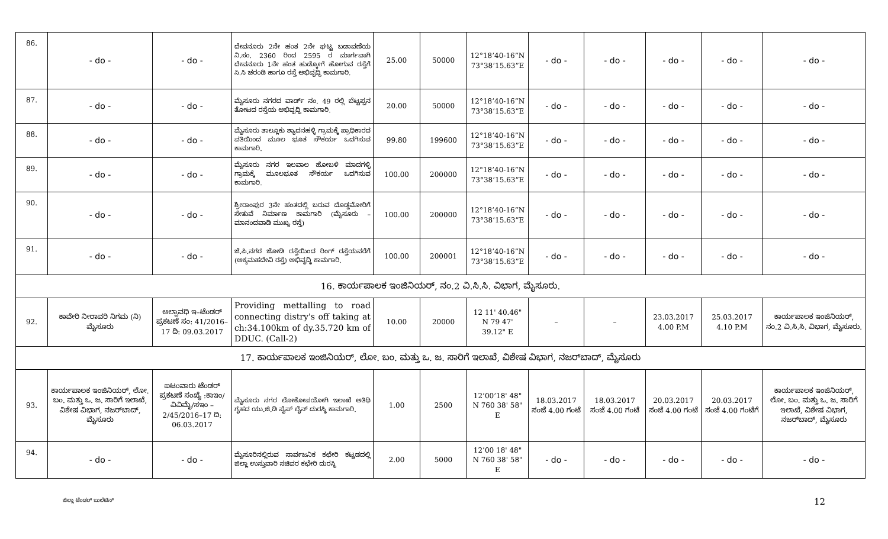| 86. | - do - | - do - | ದೇವನೂರು 2ನೇ ಹಂತ 2ನೇ ಘಟ್ಟ ಬಡಾವಣೆಯ ನಿ.ಸಂ. 2360 ರಿಂದ 2595 ರ ಮಾರ್ಗವಾಗಿ ದೇವನೂರು 1ನೇ ಹಂತ ಹುಡ್ಕೋಗೆ ಹೋಗುವ ರಸ್ತೆಗೆ ಸಿ.ಸಿ ಚರಂಡಿ ಹಾಗೂ ರಸ್ತೆ ಅಭಿವೃದ್ಧಿ ಕಾಮಗಾರಿ. | 25.00 | 50000 | 12°18’40-16”N 73°38’15.63”E | - do - | - do - | - do - | - do - | - do - |
| 87. | - do - | - do - | ಮೈಸೂರು ನಗರದ ವಾರ್ಡ್ ನಂ. 49 ರಲ್ಲಿ ಬೆಟ್ಟಪ್ಪನ ತೋಟದ ರಸ್ತೆಯ ಅಭಿವೃದ್ಧಿ ಕಾಮಗಾರಿ. | 20.00 | 50000 | 12°18’40-16”N 73°38’15.63”E | - do - | - do - | - do - | - do - | - do - |
| 88. | - do - | - do - | ಮೈಸೂರು ತಾಲ್ಲೂಕು ಶ್ಯಾದನಹಳ್ಳಿ ಗ್ರಾಮಕ್ಕೆ ಪ್ರಾಧಿಕಾರದ ವತಿಯಿಂದ ಮೂಲ ಭೂತ ಸೌಕರ್ಯ ಒದಗಿಸುವ ಕಾಮಗಾರಿ. | 99.80 | 199600 | 12°18’40-16”N 73°38’15.63”E | - do - | - do - | - do - | - do - | - do - |
| 89. | - do - | - do - | ಮೈಸೂರು ನಗರ ಇಲವಾಲ ಹೋಬಳಿ ಮಾದಗಳ್ಳಿ ಗ್ರಾಮಕ್ಕೆ ಮೂಲಭೂತ ಸೌಕರ್ಯ ಒದಗಿಸುವ ಕಾಮಗಾರಿ. | 100.00 | 200000 | 12°18’40-16”N 73°38’15.63”E | - do - | - do - | - do - | - do - | - do - |
| 90. | - do - | - do - | ಶ್ರೀರಾಂಪುರ 3ನೇ ಹಂತದಲ್ಲಿ ಬರುವ ದೊಡ್ಡಮೋರಿಗೆ ಸೇತುವೆ ನಿರ್ಮಾಣ ಕಾಮಗಾರಿ (ಮೈಸೂರು – ಮಾನಂದವಾಡಿ ಮುಖ್ಯ ರಸ್ತೆ) | 100.00 | 200000 | 12°18’40-16”N 73°38’15.63”E | - do - | - do - | - do - | - do - | - do - |
| 91. | - do - | - do - | ಜೆ.ಪಿ.ನಗರ ಜೋಡಿ ರಸ್ತೆಯಿಂದ ರಿಂಗ್ ರಸ್ತೆಯವರೆಗೆ (ಅಕ್ಕಮಹದೇವಿ ರಸ್ತೆ) ಅಭಿವೃದ್ಧಿ ಕಾಮಗಾರಿ. | 100.00 | 200001 | 12°18’40-16”N 73°38’15.63”E | - do - | - do - | - do - | - do - | - do - |
| 16. ಕಾರ್ಯಪಾಲಕ ಇಂಜಿನಿಯರ್, ನಂ.2 ವಿ.ಸಿ.ಸಿ. ವಿಭಾಗ, ಮೈಸೂರು. | | | | | | | | | | | |
| 92. | ಕಾವೇರಿ ನೀರಾವರಿ ನಿಗಮ (ನಿ) ಮೈಸೂರು | ಅಲ್ಪಾವಧಿ ಇ–ಟೆಂಡರ್ ಪ್ರಕಟಣೆ ಸಂ: 41/2016–17 ದಿ: 09.03.2017 | Providing mettalling to road connecting distry's off taking at ch:34.100km of dy.35.720 km of DDUC. (Call-2) | 10.00 | 20000 | 12 11' 40.46" N 79 47' 39.12" E | – | – | 23.03.2017 4.00 P.M | 25.03.2017 4.10 P.M | ಕಾರ್ಯಪಾಲಕ ಇಂಜಿನಿಯರ್, ನಂ.2 ವಿ.ಸಿ.ಸಿ. ವಿಭಾಗ, ಮೈಸೂರು. |
| 17. ಕಾರ್ಯಪಾಲಕ ಇಂಜಿನಿಯರ್, ಲೋ. ಬಂ. ಮತ್ತು ಒ. ಜ. ಸಾರಿಗೆ ಇಲಾಖೆ, ವಿಶೇಷ ವಿಭಾಗ, ನಜರ್‌ಬಾದ್, ಮೈಸೂರು | | | | | | | | | | | |
| 93. | ಕಾರ್ಯಪಾಲಕ ಇಂಜಿನಿಯರ್, ಲೋ. ಬಂ. ಮತ್ತು ಒ. ಜ. ಸಾರಿಗೆ ಇಲಾಖೆ, ವಿಶೇಷ ವಿಭಾಗ, ನಜರ್‌ಬಾದ್, ಮೈಸೂರು | ಐಟಂವಾರು ಟೆಂಡರ್ ಪ್ರಕಟಣೆ ಸಂಖ್ಯೆ :ಕಾಇಂ/ವಿವಿಮೈ/ಸಇಂ –2/45/2016–17 ದಿ: 06.03.2017 | ಮೈಸೂರು ನಗರ ಲೋಕೋಪಯೋಗಿ ಇಲಾಖೆ ಅತಿಥಿ ಗೃಹದ ಯು.ಜಿ.ಡಿ ಪೈಪ್ ಲೈನ್ ದುರಸ್ಥಿ ಕಾಮಗಾರಿ. | 1.00 | 2500 | 12’00’18' 48" N 760 38' 58" E | 18.03.2017 ಸಂಜೆ 4.00 ಗಂಟೆ | 18.03.2017 ಸಂಜೆ 4.00 ಗಂಟೆ | 20.03.2017 ಸಂಜೆ 4.00 ಗಂಟೆ | 20.03.2017 ಸಂಜೆ 4.00 ಗಂಟೆಗೆ | ಕಾರ್ಯಪಾಲಕ ಇಂಜಿನಿಯರ್, ಲೋ. ಬಂ. ಮತ್ತು ಒ. ಜ. ಸಾರಿಗೆ ಇಲಾಖೆ, ವಿಶೇಷ ವಿಭಾಗ, ನಜರ್‌ಬಾದ್, ಮೈಸೂರು |
| 94. | - do - | - do - | ಮೈಸೂರಿನಲ್ಲಿರುವ ಸಾರ್ವಜನಿಕ ಕಛೇರಿ ಕಟ್ಟಡದಲ್ಲಿ ಜಿಲ್ಲಾ ಉಸ್ತುವಾರಿ ಸಚಿವರ ಕಛೇರಿ ದುರಸ್ಥಿ | 2.00 | 5000 | 12’00 18' 48" N 760 38' 58" E | - do - | - do - | - do - | - do - | - do - |
ಜಿಲ್ಲಾ ಟೆಂಡರ್ ಬುಲೆಟಿನ್ 12